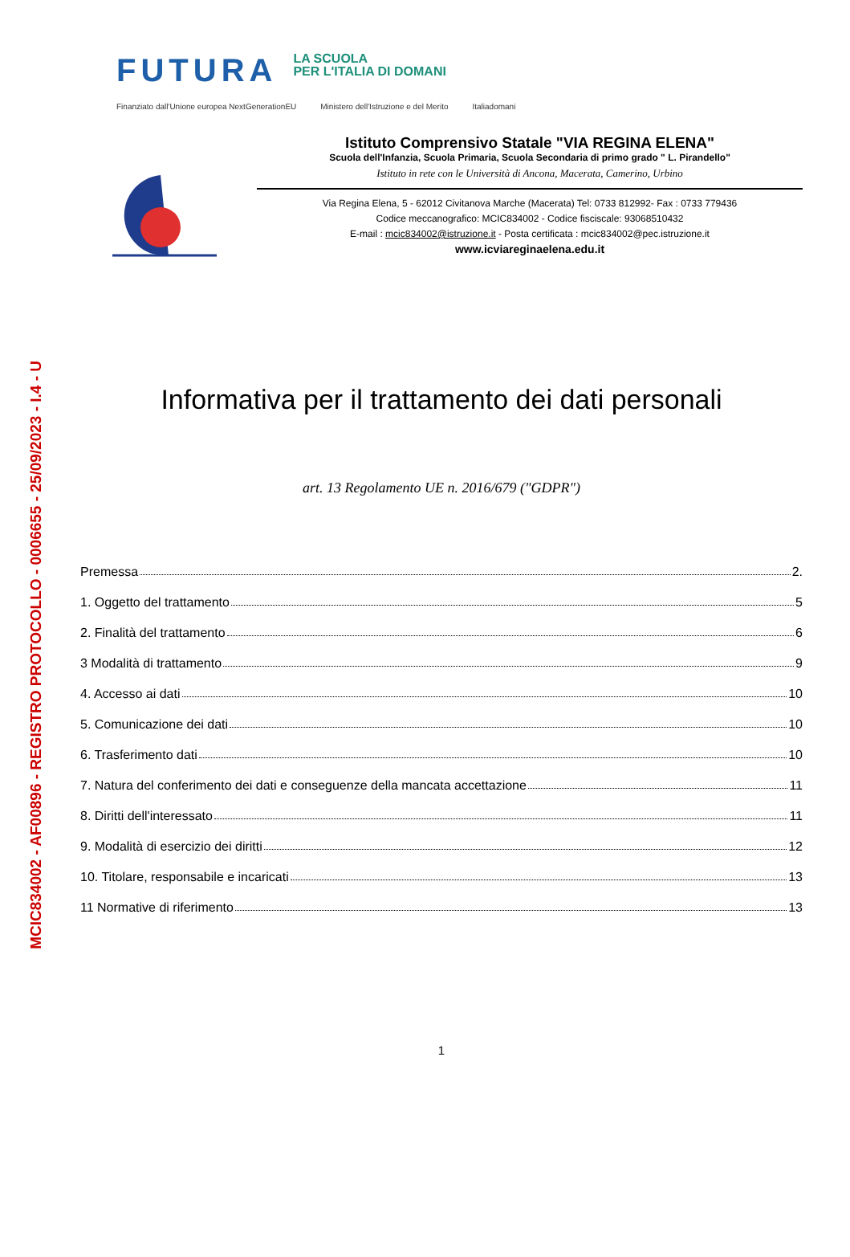MCIC834002 - AF00896 - REGISTRO PROTOCOLLO - 0006655 - 25/09/2023 - I.4 - U
FUTURA
LA SCUOLA
PER L'ITALIA DI DOMANI
Finanziato dall'Unione europea NextGenerationEU Ministero dell'Istruzione e del Merito Italiadomani
Istituto Comprensivo Statale "VIA REGINA ELENA"
Scuola dell'Infanzia, Scuola Primaria, Scuola Secondaria di primo grado " L. Pirandello"
Istituto in rete con le Università di Ancona, Macerata, Camerino, Urbino
Via Regina Elena, 5 - 62012 Civitanova Marche (Macerata) Tel: 0733 812992- Fax : 0733 779436
Codice meccanografico: MCIC834002 - Codice fisciscale: 93068510432
E-mail : mcic834002@istruzione.it - Posta certificata : mcic834002@pec.istruzione.it
www.icviareginaelena.edu.it
Informativa per il trattamento dei dati personali
art. 13 Regolamento UE n. 2016/679 ("GDPR")
Premessa 2.
1. Oggetto del trattamento 5
2. Finalità del trattamento 6
3 Modalità di trattamento 9
4. Accesso ai dati 10
5. Comunicazione dei dati 10
6. Trasferimento dati 10
7. Natura del conferimento dei dati e conseguenze della mancata accettazione 11
8. Diritti dell'interessato 11
9. Modalità di esercizio dei diritti 12
10. Titolare, responsabile e incaricati 13
11 Normative di riferimento 13
1